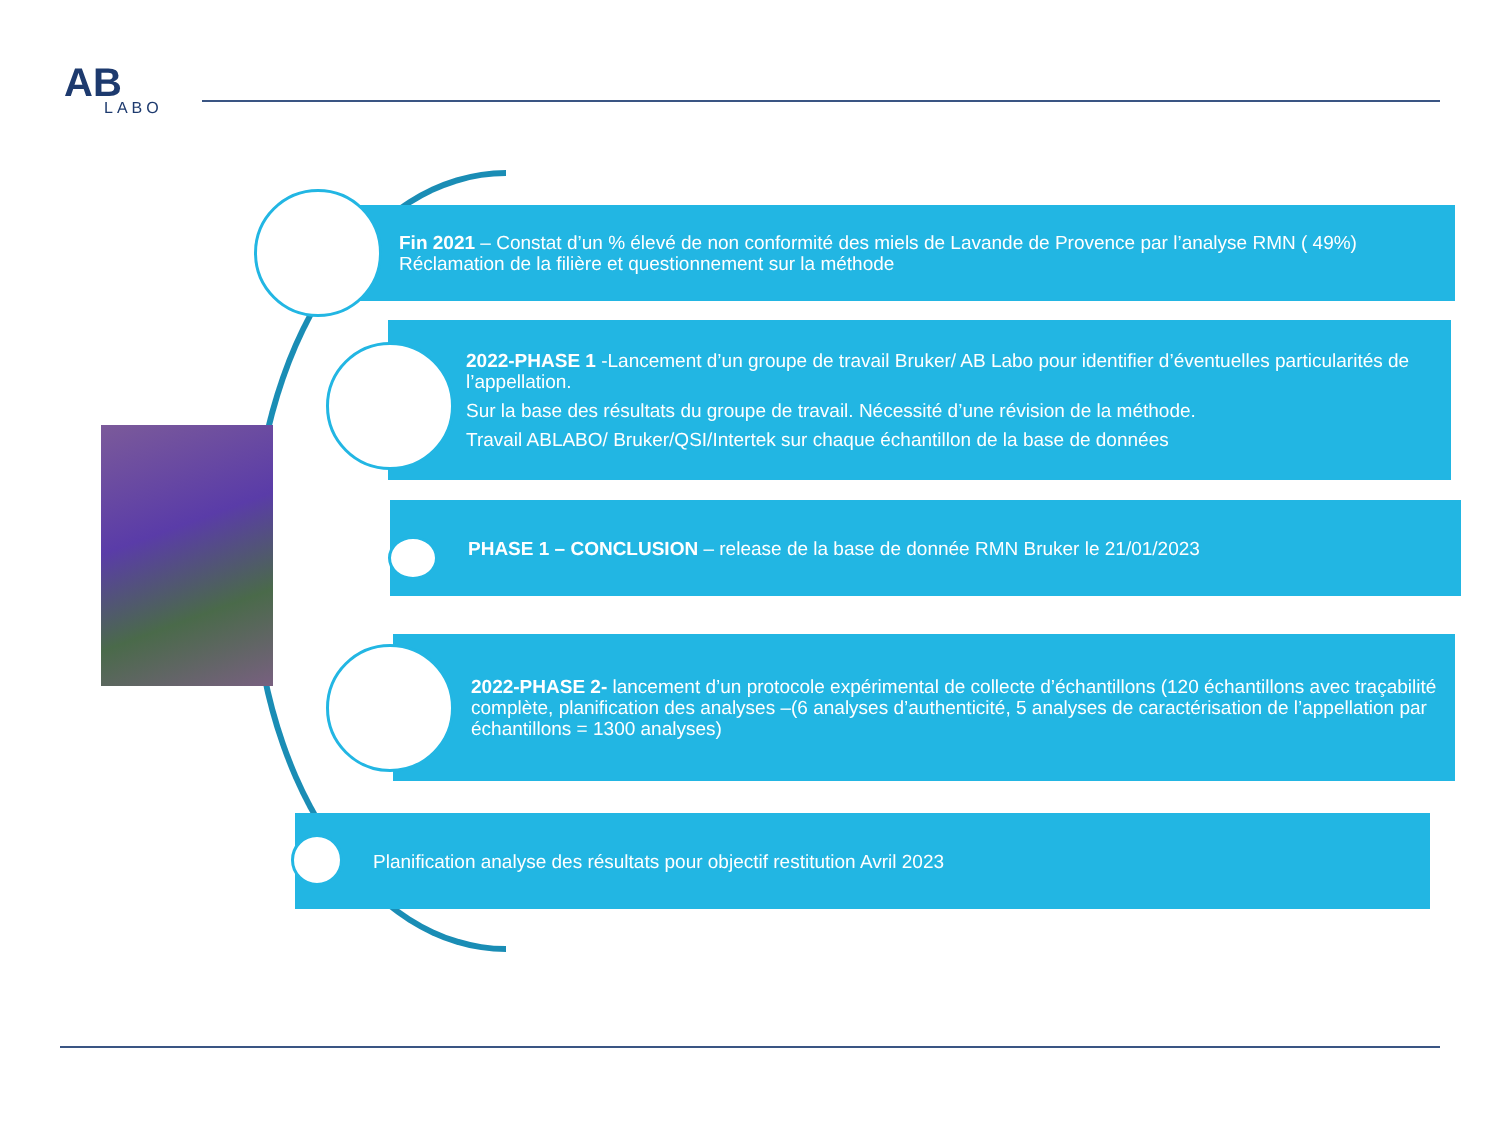AB
LABO
Fin 2021 – Constat d’un % élevé de non conformité des miels de Lavande de Provence par l’analyse RMN ( 49%) Réclamation de la filière et questionnement sur la méthode
2022-PHASE 1 -Lancement d’un groupe de travail Bruker/ AB Labo pour identifier d’éventuelles particularités de l’appellation.
Sur la base des résultats du groupe de travail. Nécessité d’une révision de la méthode.
Travail ABLABO/ Bruker/QSI/Intertek sur chaque échantillon de la base de données
PHASE 1 – CONCLUSION – release de la base de donnée RMN Bruker le 21/01/2023
2022-PHASE 2- lancement d’un protocole expérimental de collecte d’échantillons (120 échantillons avec traçabilité complète, planification des analyses –(6 analyses d’authenticité, 5 analyses de caractérisation de l’appellation par échantillons = 1300 analyses)
Planification analyse des résultats pour objectif restitution Avril 2023